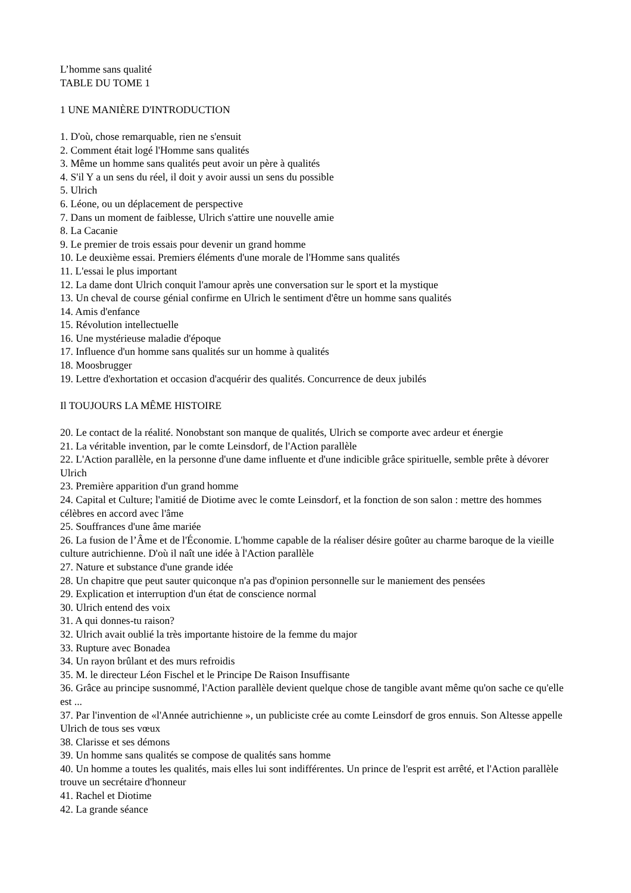L’homme sans qualité
TABLE DU TOME 1
1 UNE MANIÈRE D'INTRODUCTION
1. D'où, chose remarquable, rien ne s'ensuit
2. Comment était logé l'Homme sans qualités
3. Même un homme sans qualités peut avoir un père à qualités
4. S'il Y a un sens du réel, il doit y avoir aussi un sens du possible
5. Ulrich
6. Léone, ou un déplacement de perspective
7. Dans un moment de faiblesse, Ulrich s'attire une nouvelle amie
8. La Cacanie
9. Le premier de trois essais pour devenir un grand homme
10. Le deuxième essai. Premiers éléments d'une morale de l'Homme sans qualités
11. L'essai le plus important
12. La dame dont Ulrich conquit l'amour après une conversation sur le sport et la mystique
13. Un cheval de course génial confirme en Ulrich le sentiment d'être un homme sans qualités
14. Amis d'enfance
15. Révolution intellectuelle
16. Une mystérieuse maladie d'époque
17. Influence d'un homme sans qualités sur un homme à qualités
18. Moosbrugger
19. Lettre d'exhortation et occasion d'acquérir des qualités. Concurrence de deux jubilés
Il TOUJOURS LA MÊME HISTOIRE
20. Le contact de la réalité. Nonobstant son manque de qualités, Ulrich se comporte avec ardeur et énergie
21. La véritable invention, par le comte Leinsdorf, de l'Action parallèle
22. L'Action parallèle, en la personne d'une dame influente et d'une indicible grâce spirituelle, semble prête à dévorer Ulrich
23. Première apparition d'un grand homme
24. Capital et Culture; l'amitié de Diotime avec le comte Leinsdorf, et la fonction de son salon : mettre des hommes célèbres en accord avec l'âme
25. Souffrances d'une âme mariée
26. La fusion de l’Âme et de l'Économie. L'homme capable de la réaliser désire goûter au charme baroque de la vieille culture autrichienne. D'où il naît une idée à l'Action parallèle
27. Nature et substance d'une grande idée
28. Un chapitre que peut sauter quiconque n'a pas d'opinion personnelle sur le maniement des pensées
29. Explication et interruption d'un état de conscience normal
30. Ulrich entend des voix
31. A qui donnes-tu raison?
32. Ulrich avait oublié la très importante histoire de la femme du major
33. Rupture avec Bonadea
34. Un rayon brûlant et des murs refroidis
35. M. le directeur Léon Fischel et le Principe De Raison Insuffisante
36. Grâce au principe susnommé, l'Action parallèle devient quelque chose de tangible avant même qu'on sache ce qu'elle est ...
37. Par l'invention de «l'Année autrichienne », un publiciste crée au comte Leinsdorf de gros ennuis. Son Altesse appelle Ulrich de tous ses vœux
38. Clarisse et ses démons
39. Un homme sans qualités se compose de qualités sans homme
40. Un homme a toutes les qualités, mais elles lui sont indifférentes. Un prince de l'esprit est arrêté, et l'Action parallèle trouve un secrétaire d'honneur
41. Rachel et Diotime
42. La grande séance